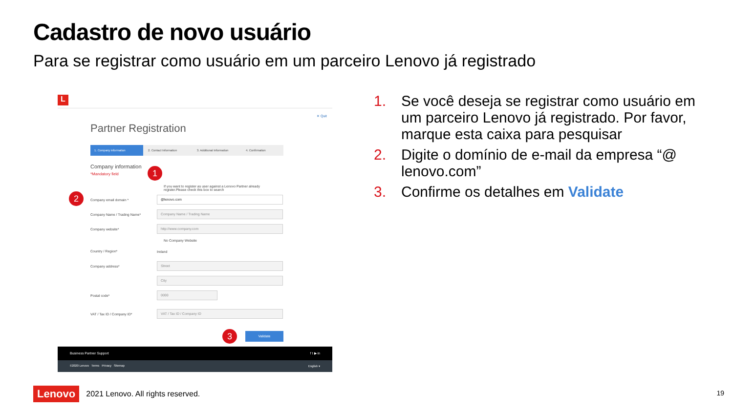Cadastro de novo usuário
Para se registrar como usuário em um parceiro Lenovo já registrado
L
✕ Quit
Partner Registration
1. Company information 2. Contact Information 3. Additional Information 4. Confirmation
Company information
*Mandatory field 1
If you want to register as user against a Lenovo Partner already register.Please check this box to search
2 Company email domain *
@lenovo.com
Company Name / Trading Name*
Company Name / Trading Name
Company website*
http://www.company.com
No Company Website
Country / Region* Ireland
Company address*
Street
City
Postal code*
0000
VAT / Tax ID / Company ID*
VAT / Tax ID / Company ID
3 Validate
Business Partner Support f t ▶ in
©2020 Lenovo Terms Privacy Sitemap English ▾
1. Se você deseja se registrar como usuário em um parceiro Lenovo já registrado. Por favor, marque esta caixa para pesquisar
2. Digite o domínio de e-mail da empresa “@ lenovo.com”
3. Confirme os detalhes em Validate
Lenovo 2021 Lenovo. All rights reserved.
19